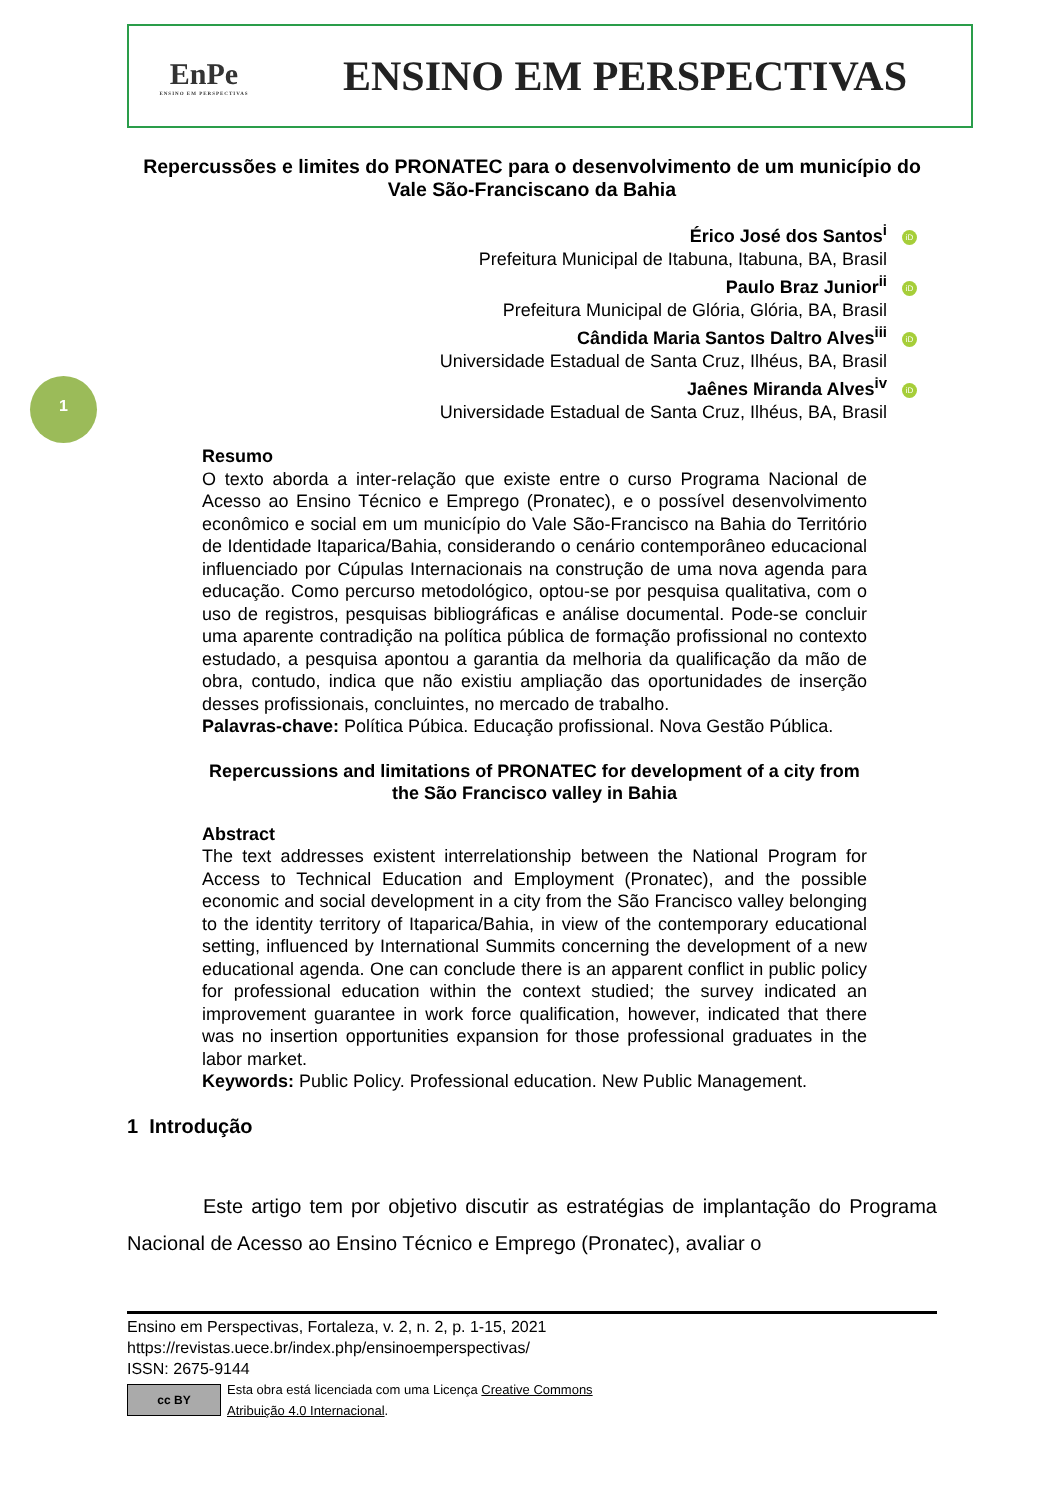EnPe
ENSINO EM PERSPECTIVAS
ENSINO EM PERSPECTIVAS
1
Repercussões e limites do PRONATEC para o desenvolvimento de um município do Vale São-Franciscano da Bahia
Érico José dos Santos<sup>i</sup> iD
Prefeitura Municipal de Itabuna, Itabuna, BA, Brasil
Paulo Braz Junior<sup>ii</sup> iD
Prefeitura Municipal de Glória, Glória, BA, Brasil
Cândida Maria Santos Daltro Alves<sup>iii</sup> iD
Universidade Estadual de Santa Cruz, Ilhéus, BA, Brasil
Jaênes Miranda Alves<sup>iv</sup> iD
Universidade Estadual de Santa Cruz, Ilhéus, BA, Brasil
Resumo
O texto aborda a inter-relação que existe entre o curso Programa Nacional de Acesso ao Ensino Técnico e Emprego (Pronatec), e o possível desenvolvimento econômico e social em um município do Vale São-Francisco na Bahia do Território de Identidade Itaparica/Bahia, considerando o cenário contemporâneo educacional influenciado por Cúpulas Internacionais na construção de uma nova agenda para educação. Como percurso metodológico, optou-se por pesquisa qualitativa, com o uso de registros, pesquisas bibliográficas e análise documental. Pode-se concluir uma aparente contradição na política pública de formação profissional no contexto estudado, a pesquisa apontou a garantia da melhoria da qualificação da mão de obra, contudo, indica que não existiu ampliação das oportunidades de inserção desses profissionais, concluintes, no mercado de trabalho.
Palavras-chave: Política Púbica. Educação profissional. Nova Gestão Pública.
Repercussions and limitations of PRONATEC for development of a city from the São Francisco valley in Bahia
Abstract
The text addresses existent interrelationship between the National Program for Access to Technical Education and Employment (Pronatec), and the possible economic and social development in a city from the São Francisco valley belonging to the identity territory of Itaparica/Bahia, in view of the contemporary educational setting, influenced by International Summits concerning the development of a new educational agenda. One can conclude there is an apparent conflict in public policy for professional education within the context studied; the survey indicated an improvement guarantee in work force qualification, however, indicated that there was no insertion opportunities expansion for those professional graduates in the labor market.
Keywords: Public Policy. Professional education. New Public Management.
1 Introdução
Este artigo tem por objetivo discutir as estratégias de implantação do Programa Nacional de Acesso ao Ensino Técnico e Emprego (Pronatec), avaliar o
Ensino em Perspectivas, Fortaleza, v. 2, n. 2, p. 1-15, 2021
https://revistas.uece.br/index.php/ensinoemperspectivas/
ISSN: 2675-9144
cc BY
Esta obra está licenciada com uma Licença Creative Commons
Atribuição 4.0 Internacional.